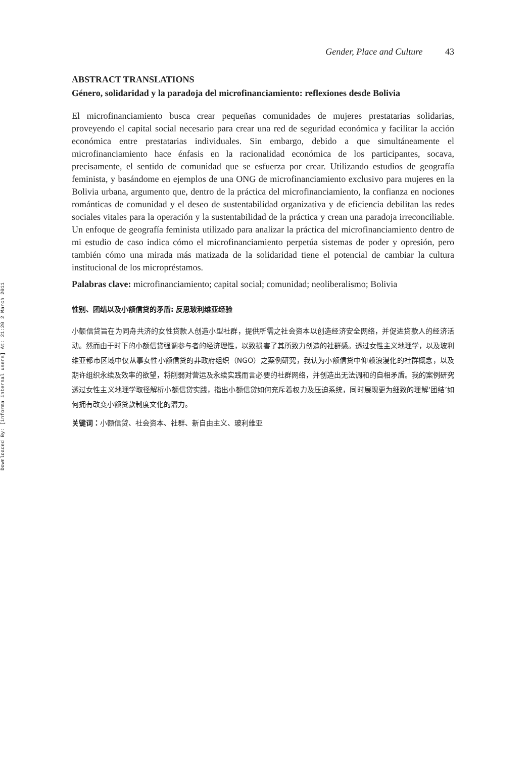Downloaded By: [informa internal users] At: 21:20 2 March 2011
Gender, Place and Culture 43
ABSTRACT TRANSLATIONS
Género, solidaridad y la paradoja del microfinanciamiento: reflexiones desde Bolivia
El microfinanciamiento busca crear pequeñas comunidades de mujeres prestatarias solidarias, proveyendo el capital social necesario para crear una red de seguridad económica y facilitar la acción económica entre prestatarias individuales. Sin embargo, debido a que simultáneamente el microfinanciamiento hace énfasis en la racionalidad económica de los participantes, socava, precisamente, el sentido de comunidad que se esfuerza por crear. Utilizando estudios de geografía feminista, y basándome en ejemplos de una ONG de microfinanciamiento exclusivo para mujeres en la Bolivia urbana, argumento que, dentro de la práctica del microfinanciamiento, la confianza en nociones románticas de comunidad y el deseo de sustentabilidad organizativa y de eficiencia debilitan las redes sociales vitales para la operación y la sustentabilidad de la práctica y crean una paradoja irreconciliable. Un enfoque de geografía feminista utilizado para analizar la práctica del microfinanciamiento dentro de mi estudio de caso indica cómo el microfinanciamiento perpetúa sistemas de poder y opresión, pero también cómo una mirada más matizada de la solidaridad tiene el potencial de cambiar la cultura institucional de los micropréstamos.
Palabras clave: microfinanciamiento; capital social; comunidad; neoliberalismo; Bolivia
性别、团结以及小额信贷的矛盾: 反思玻利维亚经验
小额信贷旨在为同舟共济的女性贷款人创造小型社群，提供所需之社会资本以创造经济安全网络，并促进贷款人的经济活动。然而由于时下的小额信贷强调参与者的经济理性，以致损害了其所致力创造的社群感。透过女性主义地理学，以及玻利维亚都市区域中仅从事女性小额信贷的非政府组织（NGO）之案例研究，我认为小额信贷中仰赖浪漫化的社群概念，以及期许组织永续及效率的欲望，将削弱对营运及永续实践而言必要的社群网络，并创造出无法调和的自相矛盾。我的案例研究透过女性主义地理学取径解析小额信贷实践，指出小额信贷如何充斥着权力及压迫系统，同时展现更为细致的理解‘团结’如何拥有改变小额贷款制度文化的潜力。
关键词：小额信贷、社会资本、社群、新自由主义、玻利维亚